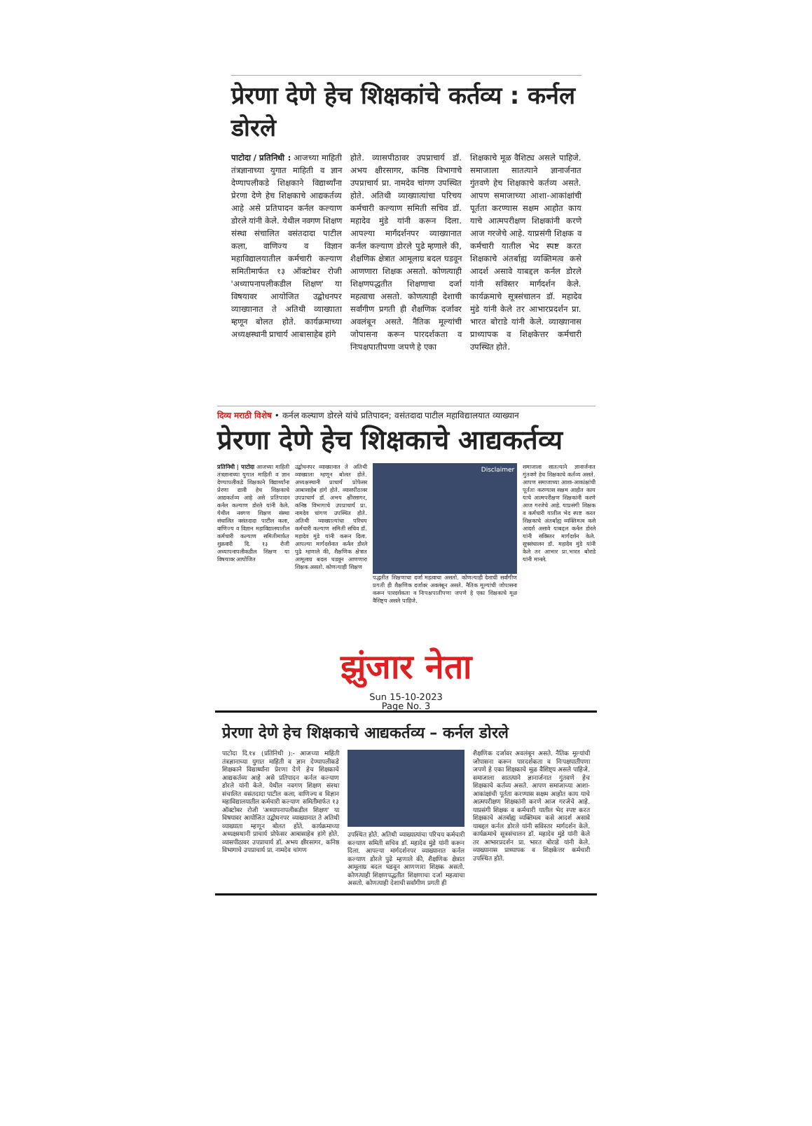प्रेरणा देणे हेच शिक्षकांचे कर्तव्य : कर्नल डोरले
पाटोदा / प्रतिनिधी : आजच्या माहिती तंत्रज्ञानाच्या युगात माहिती व ज्ञान देण्यापलीकडे शिक्षकाने विद्यार्थ्यांना प्रेरणा देणे हेच शिक्षकाचे आद्यकर्तव्य आहे असे प्रतिपादन कर्नल कल्याण डोरले यांनी केले. येथील नवगण शिक्षण संस्था संचालित वसंतदादा पाटील कला, वाणिज्य व विज्ञान महाविद्यालयातील कर्मचारी कल्याण समितीमार्फत १३ ऑक्टोबर रोजी 'अध्यापनापलीकडील शिक्षण' या विषयावर आयोजित उद्बोधनपर व्याख्यानात ते अतिथी व्याख्याता म्हणून बोलत होते. कार्यक्रमाच्या अध्यक्षस्थानी प्राचार्य आबासाहेब हांगे
होते. व्यासपीठावर उपप्राचार्य डॉ. अभय क्षीरसागर, कनिष्ठ विभागाचे उपप्राचार्य प्रा. नामदेव चांगण उपस्थित होते. अतिथी व्याख्यात्यांचा परिचय कर्मचारी कल्याण समिती सचिव डॉ. महादेव मुंडे यांनी करून दिला. आपल्या मार्गदर्शनपर व्याख्यानात कर्नल कल्याण डोरले पुढे म्हणाले की, शैक्षणिक क्षेत्रात आमूलाग्र बदल घडवून आणणारा शिक्षक असतो. कोणत्याही शिक्षणपद्धतीत शिक्षणाचा दर्जा महत्वाचा असतो. कोणत्याही देशाची सर्वांगीण प्रगती ही शैक्षणिक दर्जावर अवलंबून असते. नैतिक मूल्यांची जोपासना करून पारदर्शकता व निःपक्षपातीपणा जपणे हे एका
शिक्षकाचे मूळ वैशिट्य असले पाहिजे. समाजाला सातत्याने ज्ञानार्जनात गुंतवणे हेच शिक्षकाचे कर्तव्य असते. आपण समाजाच्या आशा-आकांक्षांची पूर्तता करण्यास सक्षम आहोत काय याचे आत्मपरीक्षण शिक्षकांनी करणे आज गरजेचे आहे. याप्रसंगी शिक्षक व कर्मचारी यातील भेद स्पष्ट करत शिक्षकाचे अंतर्बाह्य व्यक्तिमत्व कसे आदर्श असावे याबद्दल कर्नल डोरले यांनी सविस्तर मार्गदर्शन केले. कार्यक्रमाचे सूत्रसंचालन डॉ. महादेव मुंडे यांनी केले तर आभारप्रदर्शन प्रा. भारत बोराडे यांनी केले. व्याख्यानास प्राध्यापक व शिक्षकेत्तर कर्मचारी उपस्थित होते.
दिव्य मराठी विशेष • कर्नल कल्याण डोरले यांचे प्रतिपादन; वसंतदादा पाटील महाविद्यालयात व्याख्यान
प्रेरणा देणे हेच शिक्षकाचे आद्यकर्तव्य
प्रतिनिधी | पाटोदा आजच्या माहिती तंत्रज्ञानाच्या युगात माहिती व ज्ञान देण्यापलीकडे शिक्षकाने विद्यार्थ्यांना प्रेरणा द्यावी हेच शिक्षकाचे आद्यकर्तव्य आहे असे प्रतिपादन कर्नल कल्याण डोरले यांनी केले. येथील नवगण शिक्षण संस्था संचालित वसंतदादा पाटील कला, वाणिज्य व विज्ञान महाविद्यालयातील कर्मचारी कल्याण समितीमार्फत शुक्रवारी दि. १३ रोजी अध्यापनापलीकडील शिक्षण या विषयावर आयोजित
उद्बोधनपर व्याख्यानात ते अतिथी व्याख्याता म्हणून बोलत होते. अध्यक्षस्थानी प्राचार्य प्रोफेसर आबासाहेब हांगे होते. व्यासपीठावर उपप्राचार्य डॉ. अभय क्षीरसागर, कनिष्ठ विभागाचे उपप्राचार्य प्रा. नामदेव चांगण उपस्थित होते. अतिथी व्याख्यात्यांचा परिचय कर्मचारी कल्याण समिती सचिव डॉ. महादेव मुंडे यांनी करून दिला. आपल्या मार्गदर्शनात कर्नल डोरले पुढे म्हणाले की, शैक्षणिक क्षेत्रात आमूलाग्र बदल घडवून आणणारा शिक्षक असतो. कोणत्याही शिक्षण
Disclaimer
पद्धतीत शिक्षणाचा दर्जा महत्वाचा असतो. कोणत्याही देशाची सर्वांगीण प्रगती ही शैक्षणिक दर्जावर अवलंबून असते. नैतिक मूल्यांची जोपासना करून पारदर्शकता व निःपक्षपातीपणा जपणे हे एका शिक्षकाचे मूळ वैशिष्ट्य असले पाहिजे.
समाजाला सातत्याने ज्ञानार्जनात गुंतवणे हेच शिक्षकाचे कर्तव्य असते. आपण समाजाच्या आशा-आकांक्षांची पूर्तता करण्यास सक्षम आहोत काय याचे आत्मपरीक्षण शिक्षकांनी करणे आज गरजेचे आहे. याप्रसंगी शिक्षक व कर्मचारी यातील भेद स्पष्ट करत शिक्षकाचे अंतर्बाह्य व्यक्तिमत्व कसे आदर्श असावे याबद्दल कर्नल डोरले यांनी सविस्तर मार्गदर्शन केले. सूत्रसंचालन डॉ. महादेव मुंडे यांनी केले तर आभार प्रा.भारत बोराडे यांनी मानले.
झुंजार नेता
Sun 15-10-2023
Page No. 3
प्रेरणा देणे हेच शिक्षकाचे आद्यकर्तव्य – कर्नल डोरले
पाटोदा दि.१४ (प्रतिनिधी ):- आजच्या माहिती तंत्रज्ञानाच्या युगात माहिती व ज्ञान देण्यापलीकडे शिक्षकाने विद्यार्थ्यांना प्रेरणा देणे हेच शिक्षकाचे आद्यकर्तव्य आहे असे प्रतिपादन कर्नल कल्याण डोरले यांनी केले. येथील नवगण शिक्षण संस्था संचालित वसंतदादा पाटील कला, वाणिज्य व विज्ञान महाविद्यालयातील कर्मचारी कल्याण समितीमार्फत १३ ऑक्टोबर रोजी 'अध्यापनापलीकडील शिक्षण' या विषयावर आयोजित उद्बोधनपर व्याख्यानात ते अतिथी व्याख्याता म्हणून बोलत होते. कार्यक्रमाच्या अध्यक्षस्थानी प्राचार्य प्रोफेसर आबासाहेब हांगे होते. व्यासपीठावर उपप्राचार्य डॉ. अभय क्षीरसागर, कनिष्ठ विभागाचे उपप्राचार्य प्रा. नामदेव चांगण
उपस्थित होते. अतिथी व्याख्यात्यांचा परिचय कर्मचारी कल्याण समिती सचिव डॉ. महादेव मुंडे यांनी करून दिला. आपल्या मार्गदर्शनपर व्याख्यानात कर्नल कल्याण डोरले पुढे म्हणाले की, शैक्षणिक क्षेत्रात आमूलाग्र बदल घडवून आणणारा शिक्षक असतो. कोणत्याही शिक्षणपद्धतीत शिक्षणाचा दर्जा महत्वाचा असतो. कोणत्याही देशाची सर्वांगीण प्रगती ही
शैक्षणिक दर्जावर अवलंबून असते. नैतिक मूल्यांची जोपासना करून पारदर्शकता व निःपक्षपातीपणा जपणे हे एका शिक्षकाचे मूळ वैशिष्ट्य असले पाहिजे. समाजाला सातत्याने ज्ञानार्जनात गुंतवणे हेच शिक्षकाचे कर्तव्य असते. आपण समाजाच्या आशा-आकांक्षांची पूर्तता करण्यास सक्षम आहोत काय याचे आत्मपरीक्षण शिक्षकांनी करणे आज गरजेचे आहे. याप्रसंगी शिक्षक व कर्मचारी यातील भेद स्पष्ट करत शिक्षकाचे अंतर्बाह्य व्यक्तिमत्व कसे आदर्श असावे याबद्दल कर्नल डोरले यांनी सविस्तर मार्गदर्शन केले. कार्यक्रमाचे सूत्रसंचालन डॉ. महादेव मुंडे यांनी केले तर आभारप्रदर्शन प्रा. भारत बोराडे यांनी केले. व्याख्यानास प्राध्यापक व शिक्षकेत्तर कर्मचारी उपस्थित होते.